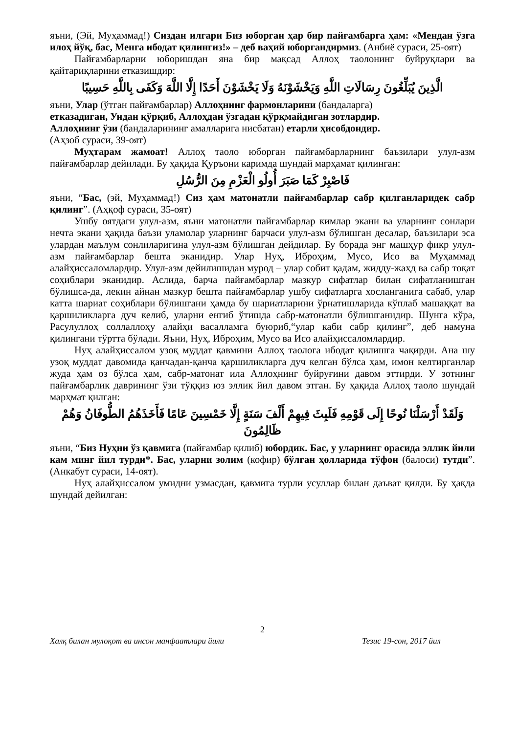яъни, (Эй, Муҳаммад!) Сиздан илгари Биз юборган ҳар бир пайғамбарга ҳам: «Мендан ўзга илоҳ йўқ, бас, Менга ибодат қилингиз!» – деб ваҳий юборгандирмиз. (Анбиё сураси, 25-оят)
Пайғамбарларни юборишдан яна бир мақсад Аллоҳ таолонинг буйруқлари ва қайтариқларини етказишдир:
الَّذِينَ يُبَلِّغُونَ رِسَالَاتِ اللَّهِ وَيَخْشَوْنَهُ وَلَا يَخْشَوْنَ أَحَدًا إِلَّا اللَّهَ وَكَفَى بِاللَّهِ حَسِيبًا
яъни, Улар (ўтган пайғамбарлар) Аллоҳнинг фармонларини (бандаларга)
етказадиган, Ундан қўрқиб, Аллоҳдан ўзгадан қўрқмайдиган зотлардир.
Аллоҳнинг ўзи (бандаларининг амалларига нисбатан) етарли ҳисобдондир.
(Аҳзоб сураси, 39-оят)
Муҳтарам жамоат! Аллоҳ таоло юборган пайғамбарларнинг баъзилари улул-азм пайғамбарлар дейилади. Бу ҳақида Қуръони каримда шундай марҳамат қилинган:
فَاصْبِرْ كَمَا صَبَرَ أُولُو الْعَزْمِ مِنَ الرُّسُلِ
яъни, “Бас, (эй, Муҳаммад!) Сиз ҳам матонатли пайғамбарлар сабр қилганларидек сабр қилинг”. (Аҳқоф сураси, 35-оят)
Ушбу оятдаги улул-азм, яъни матонатли пайғамбарлар кимлар экани ва уларнинг сонлари нечта экани ҳақида баъзи уламолар уларнинг барчаси улул-азм бўлишган десалар, баъзилари эса улардан маълум сонлиларигина улул-азм бўлишган дейдилар. Бу борада энг машҳур фикр улул-азм пайғамбарлар бешта эканидир. Улар Нуҳ, Иброҳим, Мусо, Исо ва Муҳаммад алайҳиссаломлардир. Улул-азм дейилишидан мурод – улар собит қадам, жидду-жаҳд ва сабр тоқат соҳиблари эканидир. Аслида, барча пайғамбарлар мазкур сифатлар билан сифатланишган бўлишса-да, лекин айнан мазкур бешта пайғамбарлар ушбу сифатларга хосланганига сабаб, улар катта шариат соҳиблари бўлишгани ҳамда бу шариатларини ўрнатишларида кўплаб машаққат ва қаршиликларга дуч келиб, уларни енгиб ўтишда сабр-матонатли бўлишганидир. Шунга кўра, Расулуллоҳ соллаллоҳу алайҳи васалламга буюриб,“улар каби сабр қилинг”, деб намуна қилингани тўртта бўлади. Яъни, Нуҳ, Иброҳим, Мусо ва Исо алайҳиссаломлардир.
Нуҳ алайҳиссалом узоқ муддат қавмини Аллоҳ таологa ибодат қилишга чақирди. Ана шу узоқ муддат давомида қанчадан-қанча қаршиликларга дуч келган бўлса ҳам, имон келтирганлар жуда ҳам оз бўлса ҳам, сабр-матонат ила Аллоҳнинг буйруғини давом эттирди. У зотнинг пайғамбарлик даврининг ўзи тўққиз юз эллик йил давом этган. Бу ҳақида Аллоҳ таоло шундай марҳмат қилган:
وَلَقَدْ أَرْسَلْنَا نُوحًا إِلَى قَوْمِهِ فَلَبِثَ فِيهِمْ أَلْفَ سَنَةٍ إِلَّا خَمْسِينَ عَامًا فَأَخَذَهُمُ الطُّوفَانُ وَهُمْ ظَالِمُونَ
яъни, “Биз Нуҳни ўз қавмига (пайғамбар қилиб) юбордик. Бас, у уларнинг орасида эллик йили кам минг йил турди*. Бас, уларни золим (кофир) бўлган ҳолларида тўфон (балоси) тутди”. (Анкабут сураси, 14-оят).
Нуҳ алайҳиссалом умидни узмасдан, қавмига турли усуллар билан даъват қилди. Бу ҳақда шундай дейилган:
2
Халқ билан мулоқот ва инсон манфаатлари йили Тезис 19-сон, 2017 йил